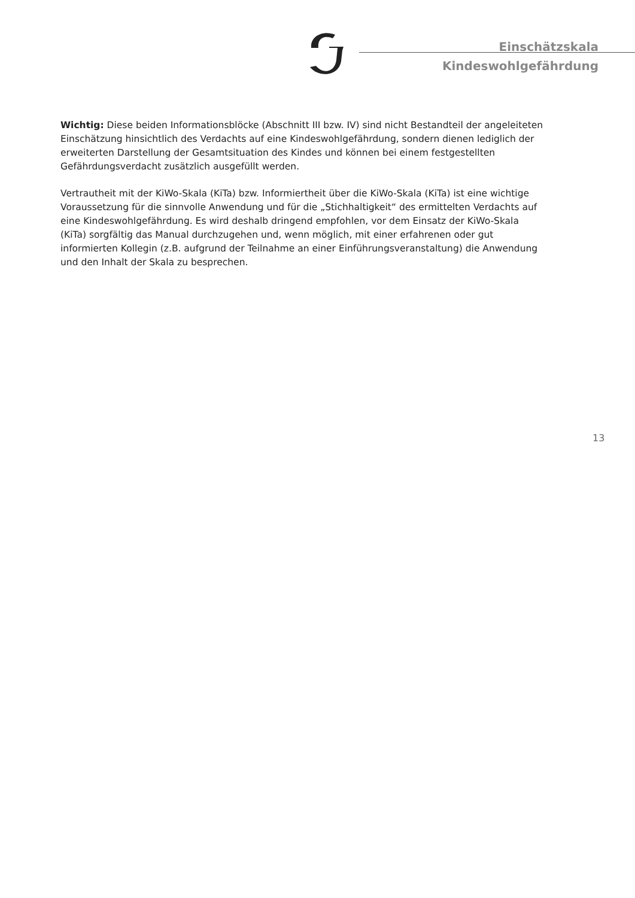Einschätzskala
Kindeswohlgefährdung
Wichtig: Diese beiden Informationsblöcke (Abschnitt III bzw. IV) sind nicht Bestandteil der angeleiteten Einschätzung hinsichtlich des Verdachts auf eine Kindeswohlgefährdung, sondern dienen lediglich der erweiterten Darstellung der Gesamtsituation des Kindes und können bei einem festgestellten Gefährdungsverdacht zusätzlich ausgefüllt werden.
Vertrautheit mit der KiWo-Skala (KiTa) bzw. Informiertheit über die KiWo-Skala (KiTa) ist eine wichtige Voraussetzung für die sinnvolle Anwendung und für die „Stichhaltigkeit“ des ermittelten Verdachts auf eine Kindeswohlgefährdung. Es wird deshalb dringend empfohlen, vor dem Einsatz der KiWo-Skala (KiTa) sorgfältig das Manual durchzugehen und, wenn möglich, mit einer erfahrenen oder gut informierten Kollegin (z.B. aufgrund der Teilnahme an einer Einführungsveranstaltung) die Anwendung und den Inhalt der Skala zu besprechen.
13